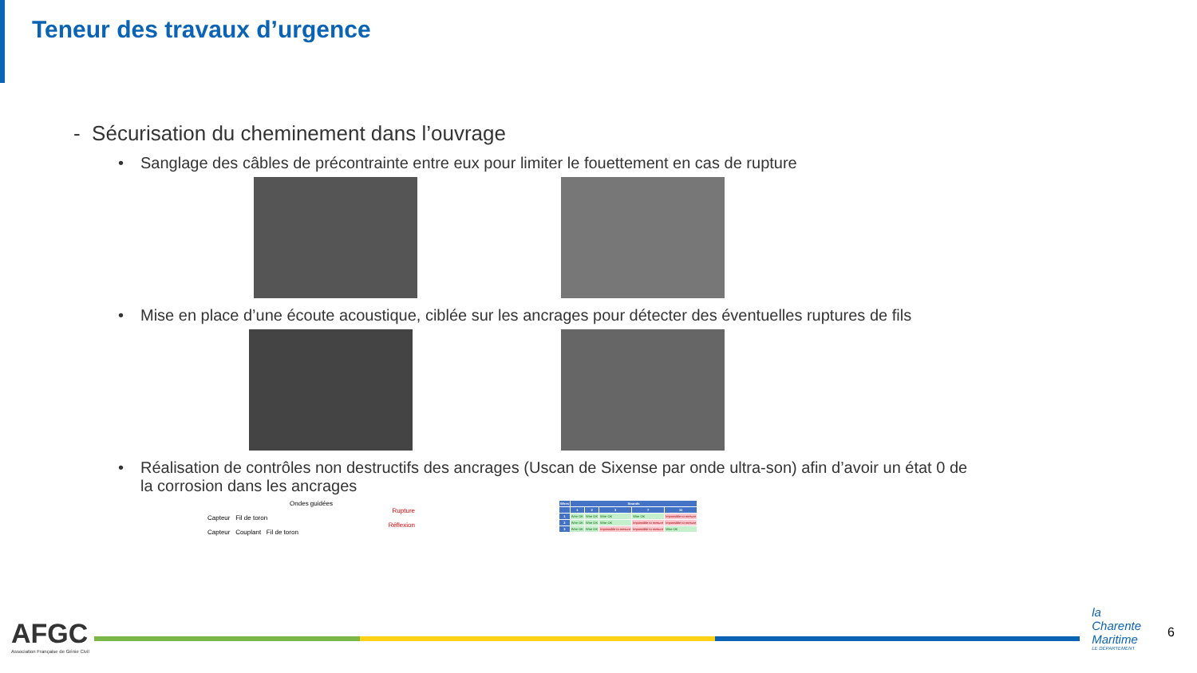Teneur des travaux d’urgence
- Sécurisation du cheminement dans l’ouvrage
• Sanglage des câbles de précontrainte entre eux pour limiter le fouettement en cas de rupture
• Mise en place d’une écoute acoustique, ciblée sur les ancrages pour détecter des éventuelles ruptures de fils
• Réalisation de contrôles non destructifs des ancrages (Uscan de Sixense par onde ultra-son) afin d’avoir un état 0 de
la corrosion dans les ancrages
Ondes guidées
Rupture
Capteur Fil de toron
Réflexion
Capteur Couplant Fil de toron
| Wires | Strands | | | | |
| --- | --- | --- | --- | --- | --- |
| | 1 | 2 | 3 | 7 | 11 |
| 1 | Wire OK | Wire OK | Wire OK | Wire OK | Impossible to mesure |
| 2 | Wire OK | Wire OK | Wire OK | Impossible to mesure | Impossible to mesure |
| 3 | Wire OK | Wire OK | Impossible to mesure | Impossible to mesure | Wire OK |
AFGC
Association Française de Génie Civil
la
Charente
Maritime
LE DÉPARTEMENT
6